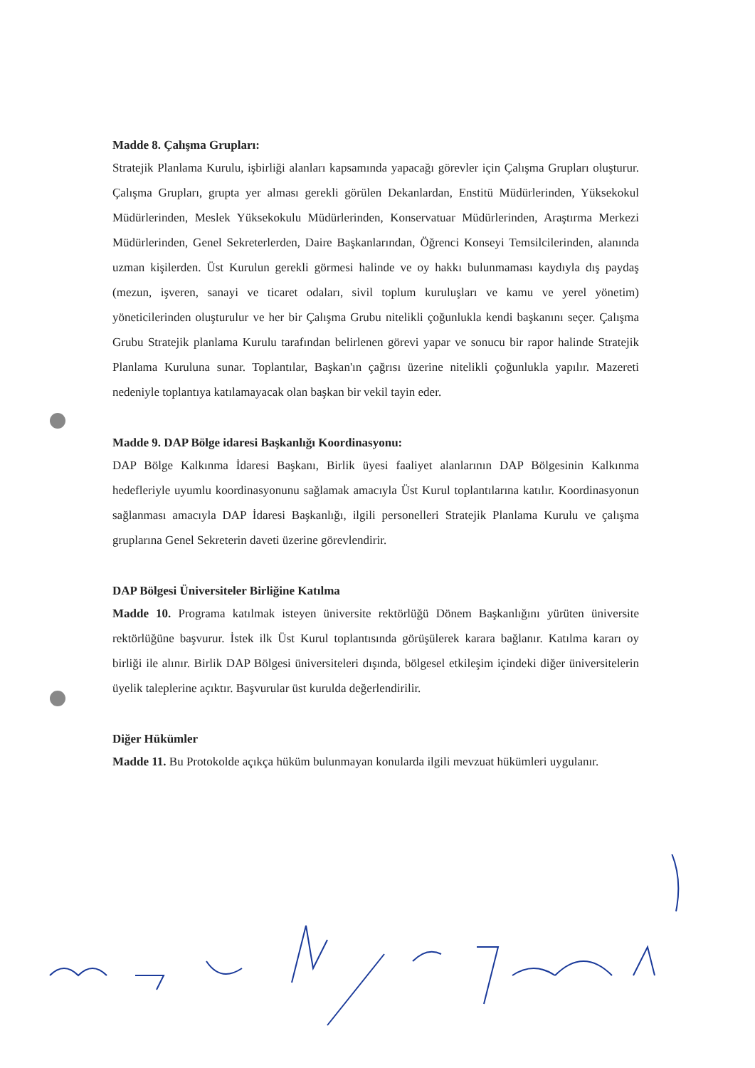Madde 8. Çalışma Grupları:
Stratejik Planlama Kurulu, işbirliği alanları kapsamında yapacağı görevler için Çalışma Grupları oluşturur. Çalışma Grupları, grupta yer alması gerekli görülen Dekanlardan, Enstitü Müdürlerinden, Yüksekokul Müdürlerinden, Meslek Yüksekokulu Müdürlerinden, Konservatuar Müdürlerinden, Araştırma Merkezi Müdürlerinden, Genel Sekreterlerden, Daire Başkanlarından, Öğrenci Konseyi Temsilcilerinden, alanında uzman kişilerden. Üst Kurulun gerekli görmesi halinde ve oy hakkı bulunmaması kaydıyla dış paydaş (mezun, işveren, sanayi ve ticaret odaları, sivil toplum kuruluşları ve kamu ve yerel yönetim) yöneticilerinden oluşturulur ve her bir Çalışma Grubu nitelikli çoğunlukla kendi başkanını seçer. Çalışma Grubu Stratejik planlama Kurulu tarafından belirlenen görevi yapar ve sonucu bir rapor halinde Stratejik Planlama Kuruluna sunar. Toplantılar, Başkan'ın çağrısı üzerine nitelikli çoğunlukla yapılır. Mazereti nedeniyle toplantıya katılamayacak olan başkan bir vekil tayin eder.
Madde 9. DAP Bölge idaresi Başkanlığı Koordinasyonu:
DAP Bölge Kalkınma İdaresi Başkanı, Birlik üyesi faaliyet alanlarının DAP Bölgesinin Kalkınma hedefleriyle uyumlu koordinasyonunu sağlamak amacıyla Üst Kurul toplantılarına katılır. Koordinasyonun sağlanması amacıyla DAP İdaresi Başkanlığı, ilgili personelleri Stratejik Planlama Kurulu ve çalışma gruplarına Genel Sekreterin daveti üzerine görevlendirir.
DAP Bölgesi Üniversiteler Birliğine Katılma
Madde 10. Programa katılmak isteyen üniversite rektörlüğü Dönem Başkanlığını yürüten üniversite rektörlüğüne başvurur. İstek ilk Üst Kurul toplantısında görüşülerek karara bağlanır. Katılma kararı oy birliği ile alınır. Birlik DAP Bölgesi üniversiteleri dışında, bölgesel etkileşim içindeki diğer üniversitelerin üyelik taleplerine açıktır. Başvurular üst kurulda değerlendirilir.
Diğer Hükümler
Madde 11. Bu Protokolde açıkça hüküm bulunmayan konularda ilgili mevzuat hükümleri uygulanır.